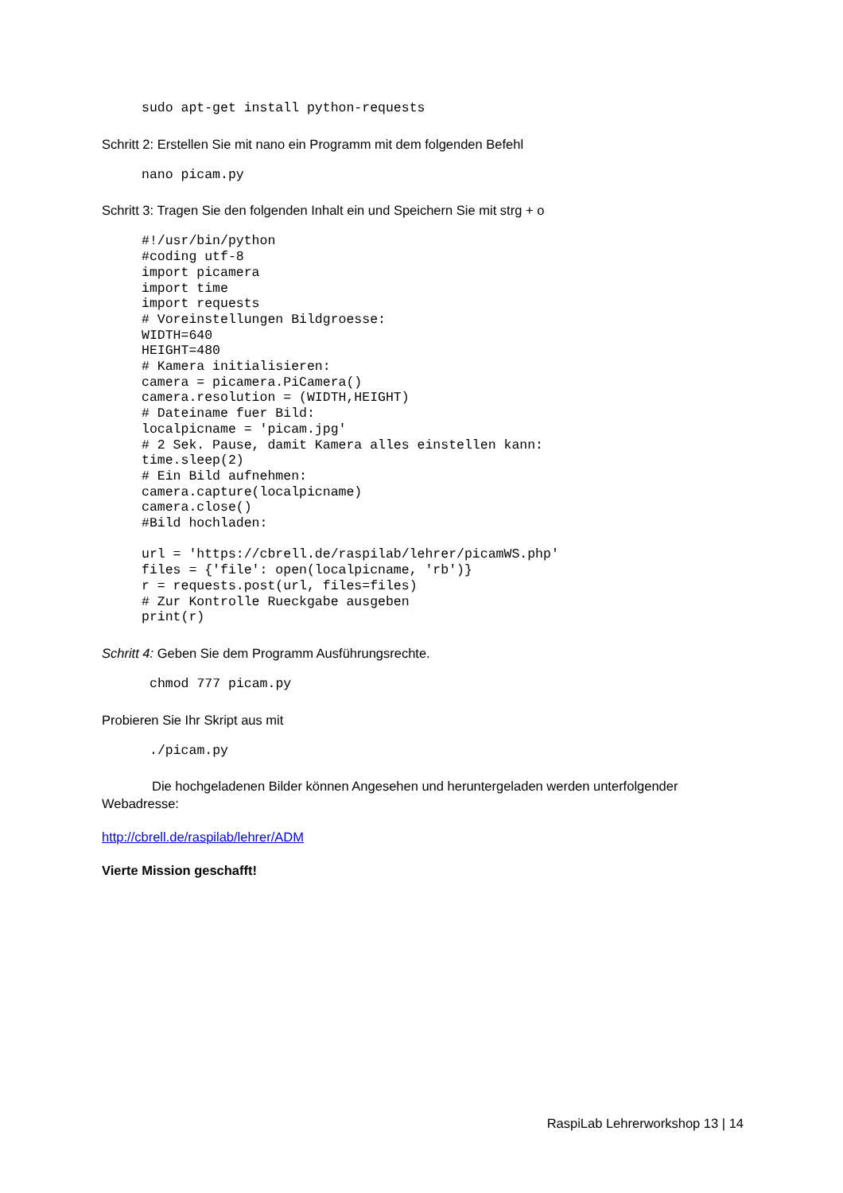sudo apt-get install python-requests
Schritt 2: Erstellen Sie mit nano ein Programm mit dem folgenden Befehl
nano picam.py
Schritt 3: Tragen Sie den folgenden Inhalt ein und Speichern Sie mit strg + o
#!/usr/bin/python
#coding utf-8
import picamera
import time
import requests
# Voreinstellungen Bildgroesse:
WIDTH=640
HEIGHT=480
# Kamera initialisieren:
camera = picamera.PiCamera()
camera.resolution = (WIDTH,HEIGHT)
# Dateiname fuer Bild:
localpicname = 'picam.jpg'
# 2 Sek. Pause, damit Kamera alles einstellen kann:
time.sleep(2)
# Ein Bild aufnehmen:
camera.capture(localpicname)
camera.close()
#Bild hochladen:

url = 'https://cbrell.de/raspilab/lehrer/picamWS.php'
files = {'file': open(localpicname, 'rb')}
r = requests.post(url, files=files)
# Zur Kontrolle Rueckgabe ausgeben
print(r)
Schritt 4: Geben Sie dem Programm Ausführungsrechte.
chmod 777 picam.py
Probieren Sie Ihr Skript aus mit
./picam.py
Die hochgeladenen Bilder können Angesehen und heruntergeladen werden unterfolgender Webadresse:
http://cbrell.de/raspilab/lehrer/ADM
Vierte Mission geschafft!
RaspiLab Lehrerworkshop 13 | 14